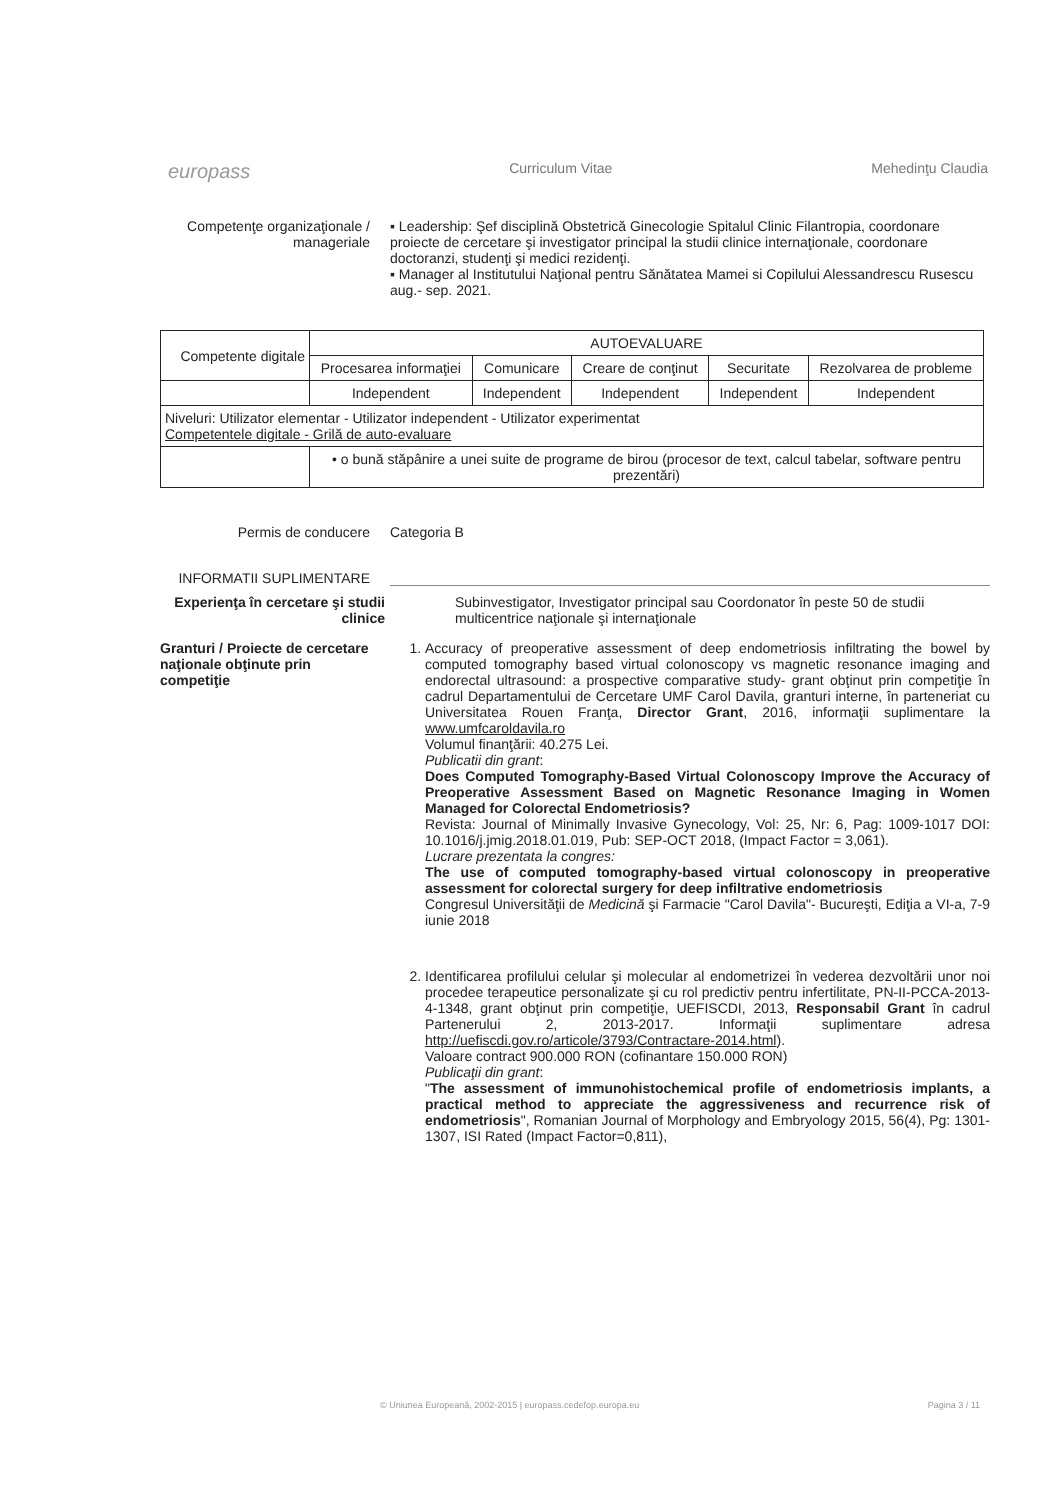europass Curriculum Vitae Mehedinţu Claudia
Competenţe organizaţionale / manageriale
▪ Leadership: Şef disciplină Obstetrică Ginecologie Spitalul Clinic Filantropia, coordonare proiecte de cercetare şi investigator principal la studii clinice internaţionale, coordonare doctoranzi, studenţi şi medici rezidenţi.
▪ Manager al Institutului Naţional pentru Sănătatea Mamei si Copilului Alessandrescu Rusescu aug.- sep. 2021.
| Competente digitale | AUTOEVALUARE | | | | |
| | Procesarea informaţiei | Comunicare | Creare de conţinut | Securitate | Rezolvarea de probleme |
| | Independent | Independent | Independent | Independent | Independent |
| Niveluri: Utilizator elementar - Utilizator independent - Utilizator experimentat Competentele digitale - Grilă de auto-evaluare | | | | | |
| | • o bună stăpânire a unei suite de programe de birou (procesor de text, calcul tabelar, software pentru prezentări) | | | | |
Permis de conducere Categoria B
INFORMATII SUPLIMENTARE
Experienţa în cercetare şi studii clinice
Subinvestigator, Investigator principal sau Coordonator în peste 50 de studii multicentrice naţionale şi internaţionale
Granturi / Proiecte de cercetare naţionale obţinute prin competiţie
1. Accuracy of preoperative assessment of deep endometriosis infiltrating the bowel by computed tomography based virtual colonoscopy vs magnetic resonance imaging and endorectal ultrasound: a prospective comparative study- grant obţinut prin competiţie în cadrul Departamentului de Cercetare UMF Carol Davila, granturi interne, în parteneriat cu Universitatea Rouen Franţa, Director Grant, 2016, informaţii suplimentare la www.umfcaroldavila.ro
Volumul finanţării: 40.275 Lei.
Publicatii din grant:
Does Computed Tomography-Based Virtual Colonoscopy Improve the Accuracy of Preoperative Assessment Based on Magnetic Resonance Imaging in Women Managed for Colorectal Endometriosis?
Revista: Journal of Minimally Invasive Gynecology, Vol: 25, Nr: 6, Pag: 1009-1017 DOI: 10.1016/j.jmig.2018.01.019, Pub: SEP-OCT 2018, (Impact Factor = 3,061).
Lucrare prezentata la congres:
The use of computed tomography-based virtual colonoscopy in preoperative assessment for colorectal surgery for deep infiltrative endometriosis
Congresul Universităţii de Medicină şi Farmacie "Carol Davila"- Bucureşti, Ediţia a VI-a, 7-9 iunie 2018
2. Identificarea profilului celular şi molecular al endometrizei în vederea dezvoltării unor noi procedee terapeutice personalizate şi cu rol predictiv pentru infertilitate, PN-II-PCCA-2013-4-1348, grant obţinut prin competiţie, UEFISCDI, 2013, Responsabil Grant în cadrul Partenerului 2, 2013-2017. Informaţii suplimentare adresa http://uefiscdi.gov.ro/articole/3793/Contractare-2014.html).
Valoare contract 900.000 RON (cofinantare 150.000 RON)
Publicaţii din grant:
"The assessment of immunohistochemical profile of endometriosis implants, a practical method to appreciate the aggressiveness and recurrence risk of endometriosis", Romanian Journal of Morphology and Embryology 2015, 56(4), Pg: 1301-1307, ISI Rated (Impact Factor=0,811),
© Uniunea Europeană, 2002-2015 | europass.cedefop.europa.eu Pagina 3 / 11